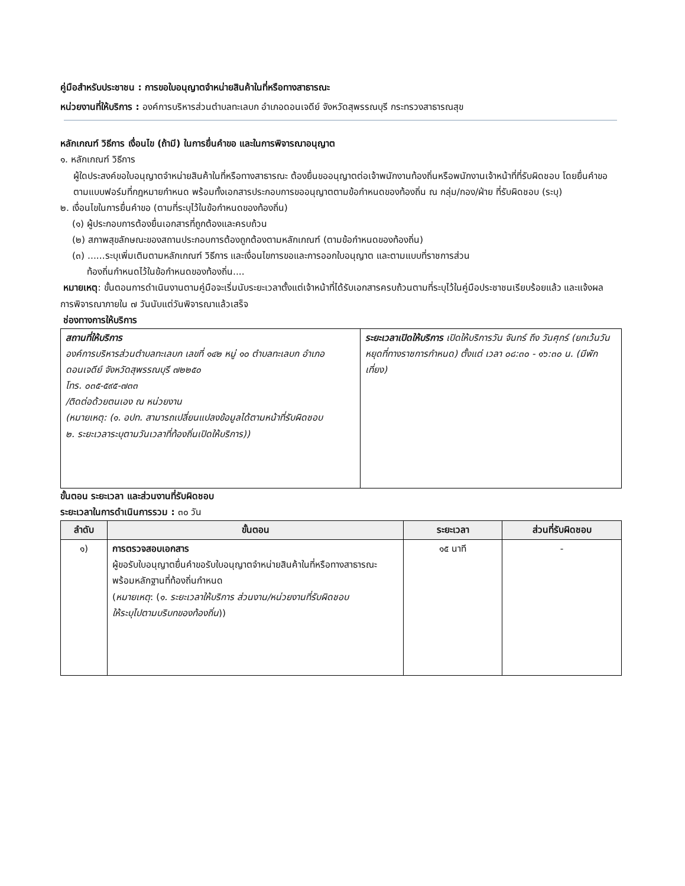คู่มือสำหรับประชาชน : การขอใบอนุญาตจำหน่ายสินค้าในที่หรือทางสาธารณะ
หน่วยงานที่ให้บริการ : องค์การบริหารส่วนตำบลทะเลบก อำเภอดอนเจดีย์ จังหวัดสุพรรณบุรี กระทรวงสาธารณสุข
หลักเกณฑ์ วิธีการ เงื่อนไข (ถ้ามี) ในการยื่นคำขอ และในการพิจารณาอนุญาต
๑. หลักเกณฑ์ วิธีการ
ผู้ใดประสงค์ขอใบอนุญาตจำหน่ายสินค้าในที่หรือทางสาธารณะ ต้องยื่นขออนุญาตต่อเจ้าพนักงานท้องถิ่นหรือพนักงานเจ้าหน้าที่ที่รับผิดชอบ โดยยื่นคำขอตามแบบฟอร์มที่กฎหมายกำหนด พร้อมทั้งเอกสารประกอบการขออนุญาตตามข้อกำหนดของท้องถิ่น ณ กลุ่ม/กอง/ฝ่าย ที่รับผิดชอบ (ระบุ)
๒. เงื่อนไขในการยื่นคำขอ (ตามที่ระบุไว้ในข้อกำหนดของท้องถิ่น)
(๑) ผู้ประกอบการต้องยื่นเอกสารที่ถูกต้องและครบถ้วน
(๒) สภาพสุขลักษณะของสถานประกอบการต้องถูกต้องตามหลักเกณฑ์ (ตามข้อกำหนดของท้องถิ่น)
(๓) ......ระบุเพิ่มเติมตามหลักเกณฑ์ วิธีการ และเงื่อนไขการขอและการออกใบอนุญาต และตามแบบที่ราชการส่วน
ท้องถิ่นกำหนดไว้ในข้อกำหนดของท้องถิ่น....
หมายเหตุ: ขั้นตอนการดำเนินงานตามคู่มือจะเริ่มนับระยะเวลาตั้งแต่เจ้าหน้าที่ได้รับเอกสารครบถ้วนตามที่ระบุไว้ในคู่มือประชาชนเรียบร้อยแล้ว และแจ้งผลการพิจารณาภายใน ๗ วันนับแต่วันพิจารณาแล้วเสร็จ
ช่องทางการให้บริการ
| สถานที่ให้บริการ องค์การบริหารส่วนตำบลทะเลบก เลขที่ ๑๔๒ หมู่ ๑๐ ตำบลทะเลบก อำเภอดอนเจดีย์ จังหวัดสุพรรณบุรี ๗๒๒๕๐ โทร. ๐๓๕-๕๙๕-๗๓๓ /ติดต่อด้วยตนเอง ณ หน่วยงาน (หมายเหตุ: (๑. อปท. สามารถเปลี่ยนแปลงข้อมูลได้ตามหน้าที่รับผิดชอบ ๒. ระยะเวลาระบุตามวันเวลาที่ท้องถิ่นเปิดให้บริการ)) | ระยะเวลาเปิดให้บริการ เปิดให้บริการวัน จันทร์ ถึง วันศุกร์ (ยกเว้นวันหยุดที่ทางราชการกำหนด) ตั้งแต่ เวลา ๐๘:๓๐ - ๑๖:๓๐ น. (มีพักเที่ยง) |
ขั้นตอน ระยะเวลา และส่วนงานที่รับผิดชอบ
ระยะเวลาในการดำเนินการรวม : ๓๐ วัน
| ลำดับ | ขั้นตอน | ระยะเวลา | ส่วนที่รับผิดชอบ |
| --- | --- | --- | --- |
| ๑) | การตรวจสอบเอกสาร ผู้ขอรับใบอนุญาตยื่นคำขอรับใบอนุญาตจำหน่ายสินค้าในที่หรือทางสาธารณะ พร้อมหลักฐานที่ท้องถิ่นกำหนด ( หมายเหตุ : ( ๑. ระยะเวลาให้บริการ ส่วนงาน/หน่วยงานที่รับผิดชอบ ให้ระบุไปตามบริบทของท้องถิ่น )) | ๑๕ นาที | - |